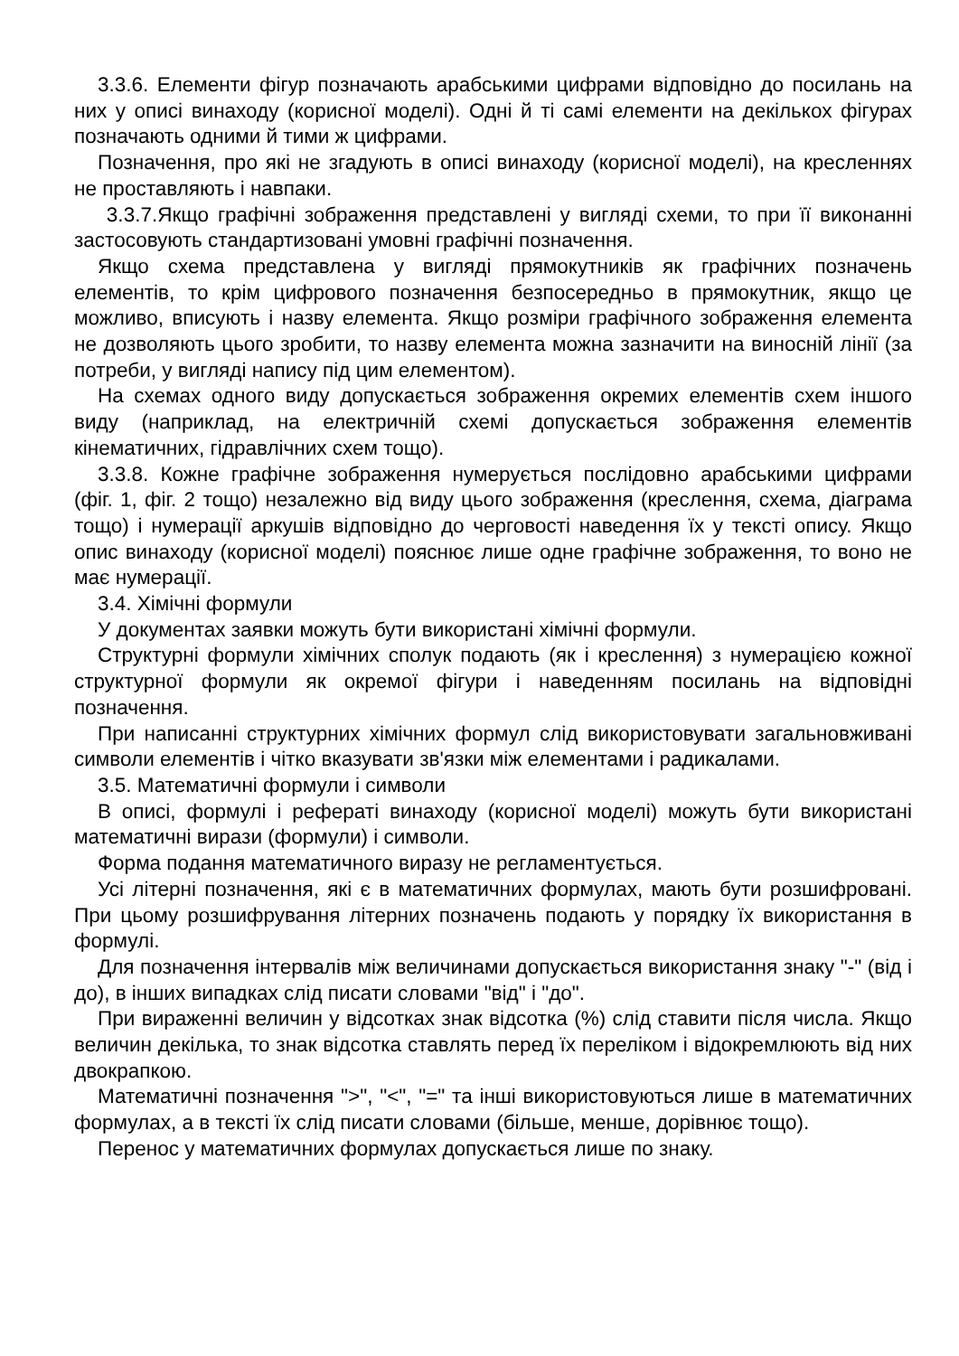3.3.6. Елементи фігур позначають арабськими цифрами відповідно до посилань на них у описі винаходу (корисної моделі). Одні й ті самі елементи на декількох фігурах позначають одними й тими ж цифрами.
Позначення, про які не згадують в описі винаходу (корисної моделі), на кресленнях не проставляють і навпаки.
3.3.7.Якщо графічні зображення представлені у вигляді схеми, то при її виконанні застосовують стандартизовані умовні графічні позначення.
Якщо схема представлена у вигляді прямокутників як графічних позначень елементів, то крім цифрового позначення безпосередньо в прямокутник, якщо це можливо, вписують і назву елемента. Якщо розміри графічного зображення елемента не дозволяють цього зробити, то назву елемента можна зазначити на виносній лінії (за потреби, у вигляді напису під цим елементом).
На схемах одного виду допускається зображення окремих елементів схем іншого виду (наприклад, на електричній схемі допускається зображення елементів кінематичних, гідравлічних схем тощо).
3.3.8. Кожне графічне зображення нумерується послідовно арабськими цифрами (фіг. 1, фіг. 2 тощо) незалежно від виду цього зображення (креслення, схема, діаграма тощо) і нумерації аркушів відповідно до черговості наведення їх у тексті опису. Якщо опис винаходу (корисної моделі) пояснює лише одне графічне зображення, то воно не має нумерації.
3.4. Хімічні формули
У документах заявки можуть бути використані хімічні формули.
Структурні формули хімічних сполук подають (як і креслення) з нумерацією кожної структурної формули як окремої фігури і наведенням посилань на відповідні позначення.
При написанні структурних хімічних формул слід використовувати загальновживані символи елементів і чітко вказувати зв'язки між елементами і радикалами.
3.5. Математичні формули і символи
В описі, формулі і рефераті винаходу (корисної моделі) можуть бути використані математичні вирази (формули) і символи.
Форма подання математичного виразу не регламентується.
Усі літерні позначення, які є в математичних формулах, мають бути розшифровані. При цьому розшифрування літерних позначень подають у порядку їх використання в формулі.
Для позначення інтервалів між величинами допускається використання знаку "-" (від і до), в інших випадках слід писати словами "від" і "до".
При вираженні величин у відсотках знак відсотка (%) слід ставити після числа. Якщо величин декілька, то знак відсотка ставлять перед їх переліком і відокремлюють від них двокрапкою.
Математичні позначення ">", "<", "=" та інші використовуються лише в математичних формулах, а в тексті їх слід писати словами (більше, менше, дорівнює тощо).
Перенос у математичних формулах допускається лише по знаку.